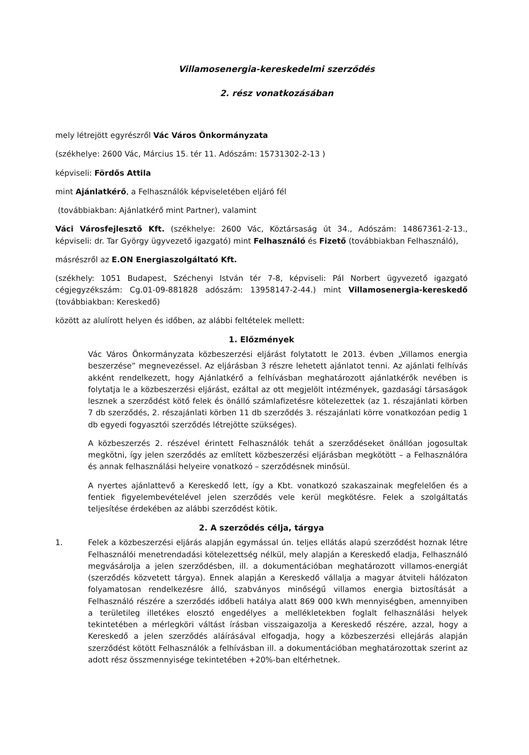Villamosenergia-kereskedelmi szerződés
2. rész vonatkozásában
mely létrejött egyrészről Vác Város Önkormányzata
(székhelye: 2600 Vác, Március 15. tér 11. Adószám: 15731302-2-13 )
képviseli: Fördős Attila
mint Ajánlatkérő, a Felhasználók képviseletében eljáró fél
(továbbiakban: Ajánlatkérő mint Partner), valamint
Váci Városfejlesztő Kft. (székhelye: 2600 Vác, Köztársaság út 34., Adószám: 14867361-2-13., képviseli: dr. Tar György ügyvezető igazgató) mint Felhasználó és Fizető (továbbiakban Felhasználó),
másrészről az E.ON Energiaszolgáltató Kft.
(székhely: 1051 Budapest, Széchenyi István tér 7-8, képviseli: Pál Norbert ügyvezető igazgató cégjegyzékszám: Cg.01-09-881828 adószám: 13958147-2-44.) mint Villamosenergia-kereskedő (továbbiakban: Kereskedő)
között az alulírott helyen és időben, az alábbi feltételek mellett:
1. Előzmények
Vác Város Önkormányzata közbeszerzési eljárást folytatott le 2013. évben „Villamos energia beszerzése” megnevezéssel. Az eljárásban 3 részre lehetett ajánlatot tenni. Az ajánlati felhívás akként rendelkezett, hogy Ajánlatkérő a felhívásban meghatározott ajánlatkérők nevében is folytatja le a közbeszerzési eljárást, ezáltal az ott megjelölt intézmények, gazdasági társaságok lesznek a szerződést kötő felek és önálló számlafizetésre kötelezettek (az 1. részajánlati körben 7 db szerződés, 2. részajánlati körben 11 db szerződés 3. részajánlati körre vonatkozóan pedig 1 db egyedi fogyasztói szerződés létrejötte szükséges).
A közbeszerzés 2. részével érintett Felhasználók tehát a szerződéseket önállóan jogosultak megkötni, így jelen szerződés az említett közbeszerzési eljárásban megkötött – a Felhasználóra és annak felhasználási helyeire vonatkozó – szerződésnek minősül.
A nyertes ajánlattevő a Kereskedő lett, így a Kbt. vonatkozó szakaszainak megfelelően és a fentiek figyelembevételével jelen szerződés vele kerül megkötésre. Felek a szolgáltatás teljesítése érdekében az alábbi szerződést kötik.
2. A szerződés célja, tárgya
1. Felek a közbeszerzési eljárás alapján egymással ún. teljes ellátás alapú szerződést hoznak létre Felhasználói menetrendadási kötelezettség nélkül, mely alapján a Kereskedő eladja, Felhasználó megvásárolja a jelen szerződésben, ill. a dokumentációban meghatározott villamos-energiát (szerződés közvetett tárgya). Ennek alapján a Kereskedő vállalja a magyar átviteli hálózaton folyamatosan rendelkezésre álló, szabványos minőségű villamos energia biztosítását a Felhasználó részére a szerződés időbeli hatálya alatt 869 000 kWh mennyiségben, amennyiben a területileg illetékes elosztó engedélyes a mellékletekben foglalt felhasználási helyek tekintetében a mérlegköri váltást írásban visszaigazolja a Kereskedő részére, azzal, hogy a Kereskedő a jelen szerződés aláírásával elfogadja, hogy a közbeszerzési ellejárás alapján szerződést kötött Felhasználók a felhívásban ill. a dokumentációban meghatározottak szerint az adott rész összmennyisége tekintetében +20%-ban eltérhetnek.